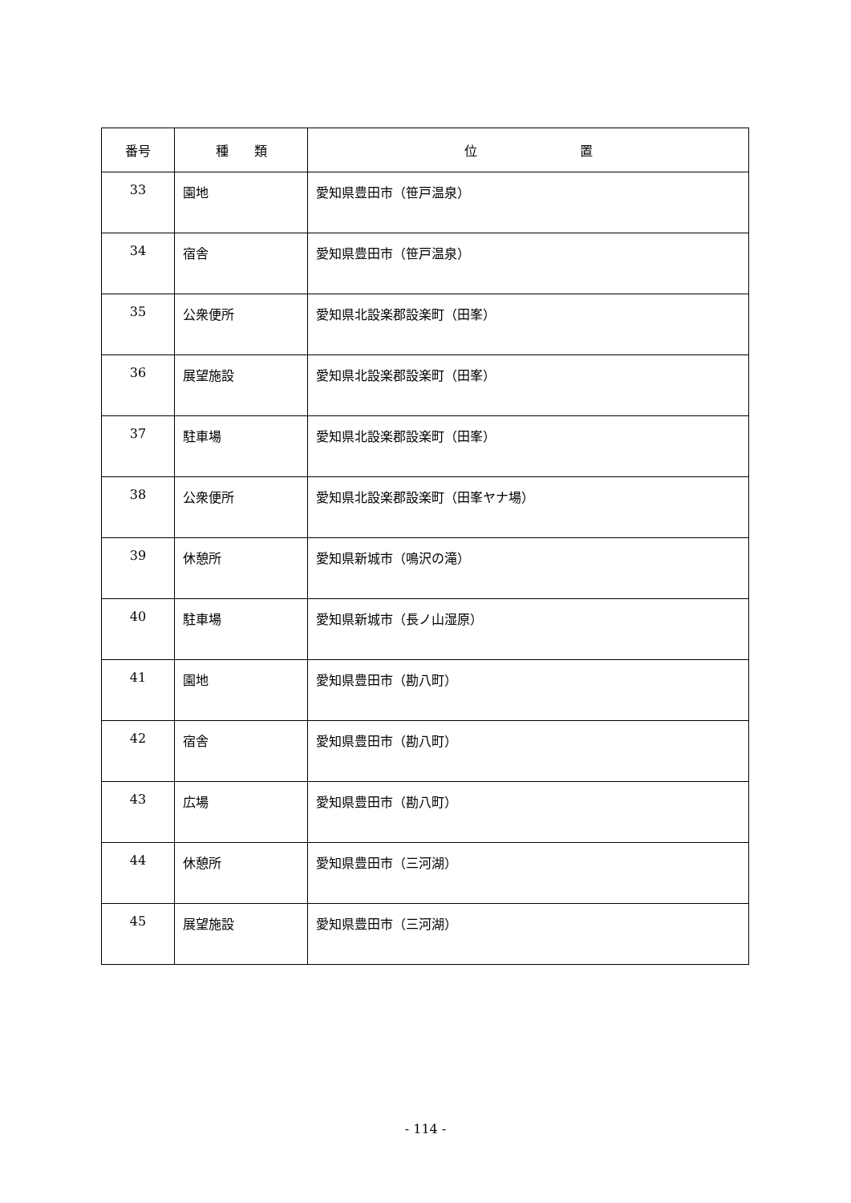| 番号 | 種 類 | 位 置 |
| --- | --- | --- |
| 33 | 園地 | 愛知県豊田市（笹戸温泉） |
| 34 | 宿舎 | 愛知県豊田市（笹戸温泉） |
| 35 | 公衆便所 | 愛知県北設楽郡設楽町（田峯） |
| 36 | 展望施設 | 愛知県北設楽郡設楽町（田峯） |
| 37 | 駐車場 | 愛知県北設楽郡設楽町（田峯） |
| 38 | 公衆便所 | 愛知県北設楽郡設楽町（田峯ヤナ場） |
| 39 | 休憩所 | 愛知県新城市（鳴沢の滝） |
| 40 | 駐車場 | 愛知県新城市（長ノ山湿原） |
| 41 | 園地 | 愛知県豊田市（勘八町） |
| 42 | 宿舎 | 愛知県豊田市（勘八町） |
| 43 | 広場 | 愛知県豊田市（勘八町） |
| 44 | 休憩所 | 愛知県豊田市（三河湖） |
| 45 | 展望施設 | 愛知県豊田市（三河湖） |
- 114 -